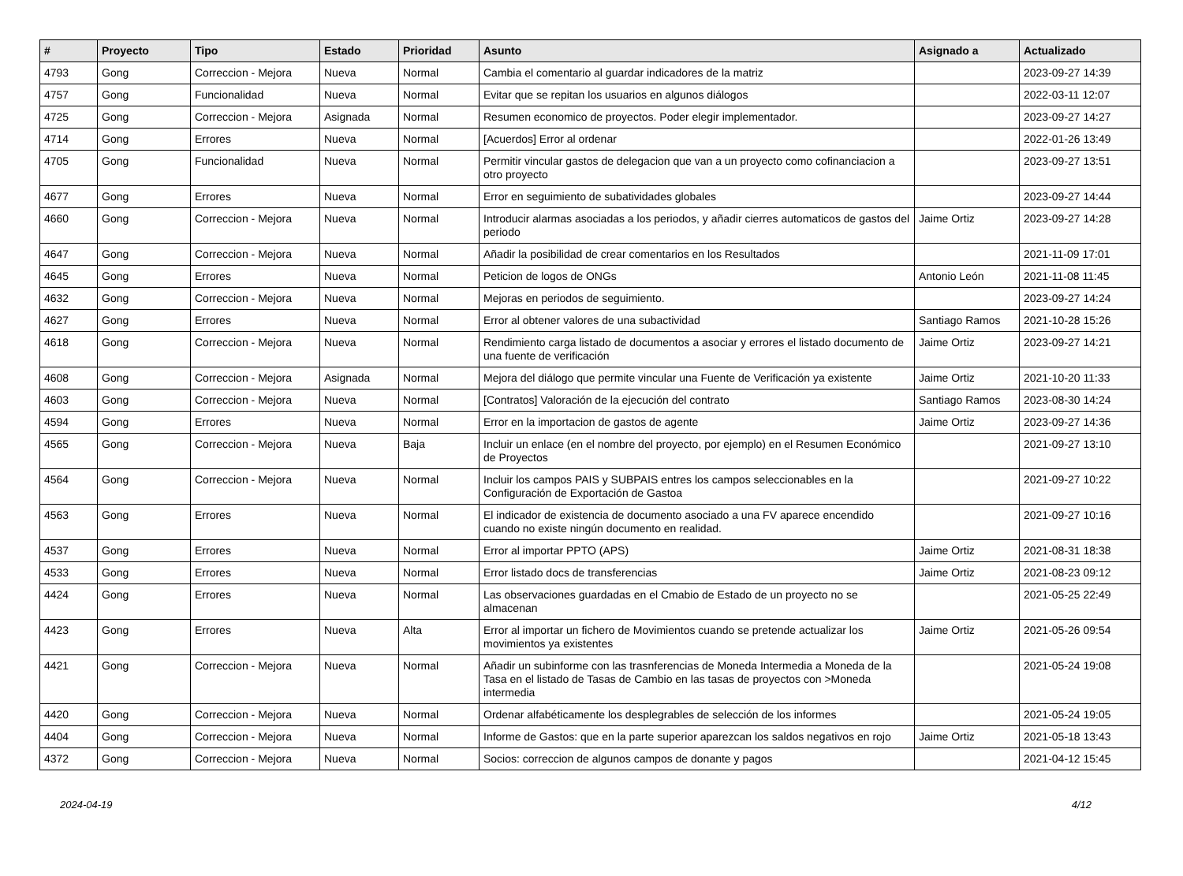| # | Proyecto | Tipo | Estado | Prioridad | Asunto | Asignado a | Actualizado |
| --- | --- | --- | --- | --- | --- | --- | --- |
| 4793 | Gong | Correccion - Mejora | Nueva | Normal | Cambia el comentario al guardar indicadores de la matriz | | 2023-09-27 14:39 |
| 4757 | Gong | Funcionalidad | Nueva | Normal | Evitar que se repitan los usuarios en algunos diálogos | | 2022-03-11 12:07 |
| 4725 | Gong | Correccion - Mejora | Asignada | Normal | Resumen economico de proyectos. Poder elegir implementador. | | 2023-09-27 14:27 |
| 4714 | Gong | Errores | Nueva | Normal | [Acuerdos] Error al ordenar | | 2022-01-26 13:49 |
| 4705 | Gong | Funcionalidad | Nueva | Normal | Permitir vincular gastos de delegacion que van a un proyecto como cofinanciacion a otro proyecto | | 2023-09-27 13:51 |
| 4677 | Gong | Errores | Nueva | Normal | Error en seguimiento de subatividades globales | | 2023-09-27 14:44 |
| 4660 | Gong | Correccion - Mejora | Nueva | Normal | Introducir alarmas asociadas a los periodos, y añadir cierres automaticos de gastos del periodo | Jaime Ortiz | 2023-09-27 14:28 |
| 4647 | Gong | Correccion - Mejora | Nueva | Normal | Añadir la posibilidad de crear comentarios en los Resultados | | 2021-11-09 17:01 |
| 4645 | Gong | Errores | Nueva | Normal | Peticion de logos de ONGs | Antonio León | 2021-11-08 11:45 |
| 4632 | Gong | Correccion - Mejora | Nueva | Normal | Mejoras en periodos de seguimiento. | | 2023-09-27 14:24 |
| 4627 | Gong | Errores | Nueva | Normal | Error al obtener valores de una subactividad | Santiago Ramos | 2021-10-28 15:26 |
| 4618 | Gong | Correccion - Mejora | Nueva | Normal | Rendimiento carga listado de documentos a asociar y errores el listado documento de una fuente de verificación | Jaime Ortiz | 2023-09-27 14:21 |
| 4608 | Gong | Correccion - Mejora | Asignada | Normal | Mejora del diálogo que permite vincular una Fuente de Verificación ya existente | Jaime Ortiz | 2021-10-20 11:33 |
| 4603 | Gong | Correccion - Mejora | Nueva | Normal | [Contratos] Valoración de la ejecución del contrato | Santiago Ramos | 2023-08-30 14:24 |
| 4594 | Gong | Errores | Nueva | Normal | Error en la importacion de gastos de agente | Jaime Ortiz | 2023-09-27 14:36 |
| 4565 | Gong | Correccion - Mejora | Nueva | Baja | Incluir un enlace (en el nombre del proyecto, por ejemplo) en el Resumen Económico de Proyectos | | 2021-09-27 13:10 |
| 4564 | Gong | Correccion - Mejora | Nueva | Normal | Incluir los campos PAIS y SUBPAIS entres los campos seleccionables en la Configuración de Exportación de Gastoa | | 2021-09-27 10:22 |
| 4563 | Gong | Errores | Nueva | Normal | El indicador de existencia de documento asociado a una FV aparece encendido cuando no existe ningún documento en realidad. | | 2021-09-27 10:16 |
| 4537 | Gong | Errores | Nueva | Normal | Error al importar PPTO (APS) | Jaime Ortiz | 2021-08-31 18:38 |
| 4533 | Gong | Errores | Nueva | Normal | Error listado docs de transferencias | Jaime Ortiz | 2021-08-23 09:12 |
| 4424 | Gong | Errores | Nueva | Normal | Las observaciones guardadas en el Cmabio de Estado de un proyecto no se almacenan | | 2021-05-25 22:49 |
| 4423 | Gong | Errores | Nueva | Alta | Error al importar un fichero de Movimientos cuando se pretende actualizar los movimientos ya existentes | Jaime Ortiz | 2021-05-26 09:54 |
| 4421 | Gong | Correccion - Mejora | Nueva | Normal | Añadir un subinforme con las trasnferencias de Moneda Intermedia a Moneda de la Tasa en el listado de Tasas de Cambio en las tasas de proyectos con >Moneda intermedia | | 2021-05-24 19:08 |
| 4420 | Gong | Correccion - Mejora | Nueva | Normal | Ordenar alfabéticamente los desplegrables de selección de los informes | | 2021-05-24 19:05 |
| 4404 | Gong | Correccion - Mejora | Nueva | Normal | Informe de Gastos: que en la parte superior aparezcan los saldos negativos en rojo | Jaime Ortiz | 2021-05-18 13:43 |
| 4372 | Gong | Correccion - Mejora | Nueva | Normal | Socios: correccion de algunos campos de donante y pagos | | 2021-04-12 15:45 |
2024-04-19 4/12